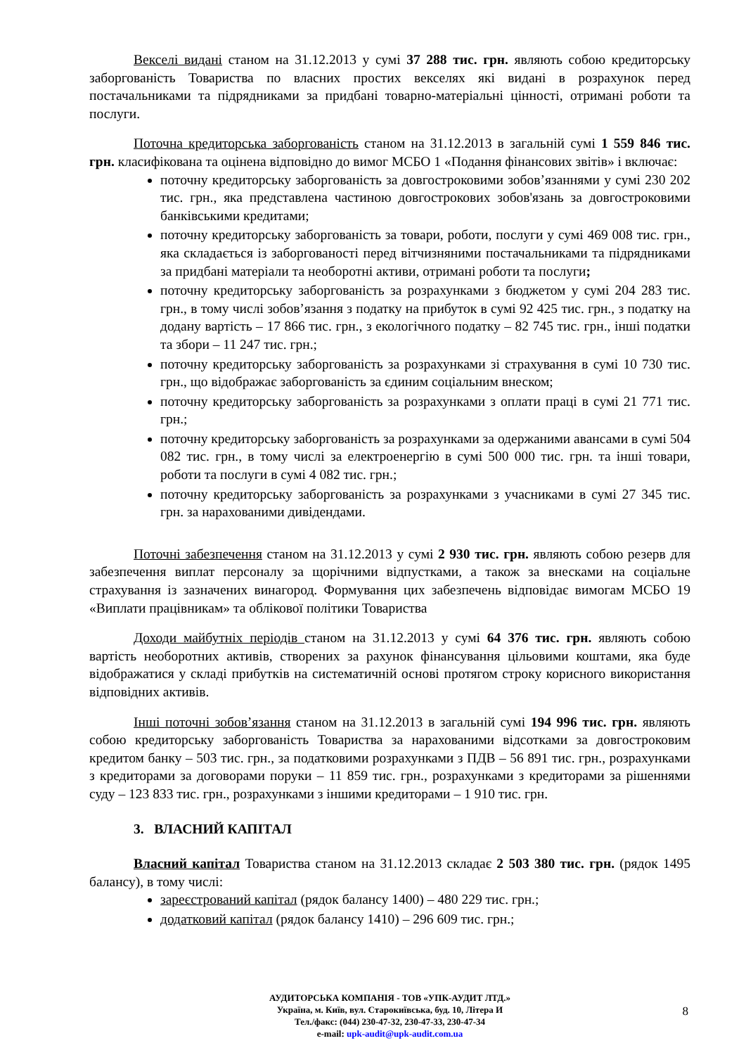Векселі видані станом на 31.12.2013 у сумі 37 288 тис. грн. являють собою кредиторську заборгованість Товариства по власних простих векселях які видані в розрахунок перед постачальниками та підрядниками за придбані товарно-матеріальні цінності, отримані роботи та послуги.
Поточна кредиторська заборгованість станом на 31.12.2013 в загальній сумі 1 559 846 тис. грн. класифікована та оцінена відповідно до вимог МСБО 1 «Подання фінансових звітів» і включає:
поточну кредиторську заборгованість за довгостроковими зобов’язаннями у сумі 230 202 тис. грн., яка представлена частиною довгострокових зобов'язань за довгостроковими банківськими кредитами;
поточну кредиторську заборгованість за товари, роботи, послуги у сумі 469 008 тис. грн., яка складається із заборгованості перед вітчизняними постачальниками та підрядниками за придбані матеріали та необоротні активи, отримані роботи та послуги;
поточну кредиторську заборгованість за розрахунками з бюджетом у сумі 204 283 тис. грн., в тому числі зобов’язання з податку на прибуток в сумі 92 425 тис. грн., з податку на додану вартість – 17 866 тис. грн., з екологічного податку – 82 745 тис. грн., інші податки та збори – 11 247 тис. грн.;
поточну кредиторську заборгованість за розрахунками зі страхування в сумі 10 730 тис. грн., що відображає заборгованість за єдиним соціальним внеском;
поточну кредиторську заборгованість за розрахунками з оплати праці в сумі 21 771 тис. грн.;
поточну кредиторську заборгованість за розрахунками за одержаними авансами в сумі 504 082 тис. грн., в тому числі за електроенергію в сумі 500 000 тис. грн. та інші товари, роботи та послуги в сумі 4 082 тис. грн.;
поточну кредиторську заборгованість за розрахунками з учасниками в сумі 27 345 тис. грн. за нарахованими дивідендами.
Поточні забезпечення станом на 31.12.2013 у сумі 2 930 тис. грн. являють собою резерв для забезпечення виплат персоналу за щорічними відпустками, а також за внесками на соціальне страхування із зазначених винагород. Формування цих забезпечень відповідає вимогам МСБО 19 «Виплати працівникам» та облікової політики Товариства
Доходи майбутніх періодів станом на 31.12.2013 у сумі 64 376 тис. грн. являють собою вартість необоротних активів, створених за рахунок фінансування цільовими коштами, яка буде відображатися у складі прибутків на систематичній основі протягом строку корисного використання відповідних активів.
Інші поточні зобов’язання станом на 31.12.2013 в загальній сумі 194 996 тис. грн. являють собою кредиторську заборгованість Товариства за нарахованими відсотками за довгостроковим кредитом банку – 503 тис. грн., за податковими розрахунками з ПДВ – 56 891 тис. грн., розрахунками з кредиторами за договорами поруки – 11 859 тис. грн., розрахунками з кредиторами за рішеннями суду – 123 833 тис. грн., розрахунками з іншими кредиторами – 1 910 тис. грн.
3. ВЛАСНИЙ КАПІТАЛ
Власний капітал Товариства станом на 31.12.2013 складає 2 503 380 тис. грн. (рядок 1495 балансу), в тому числі:
зареєстрований капітал (рядок балансу 1400) – 480 229 тис. грн.;
додатковий капітал (рядок балансу 1410) – 296 609 тис. грн.;
АУДИТОРСЬКА КОМПАНІЯ - ТОВ «УПК-АУДИТ ЛТД.»
Україна, м. Київ, вул. Старокиївська, буд. 10, Літера И
Тел./факс: (044) 230-47-32, 230-47-33, 230-47-34
e-mail: upk-audit@upk-audit.com.ua
8